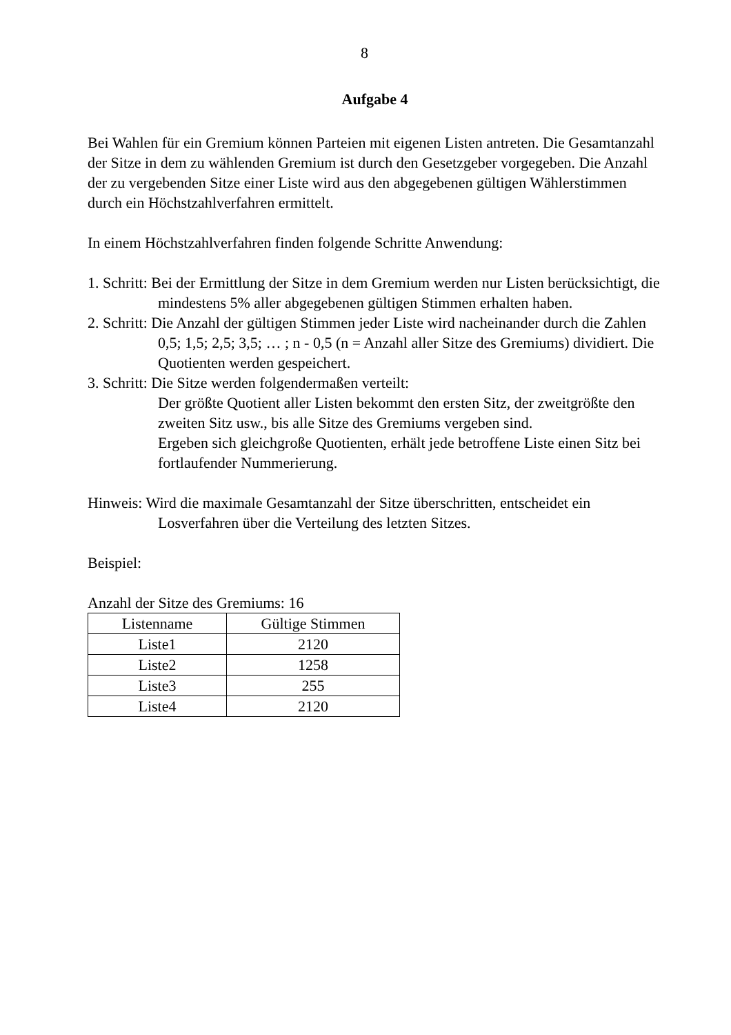8
Aufgabe 4
Bei Wahlen für ein Gremium können Parteien mit eigenen Listen antreten. Die Gesamtanzahl der Sitze in dem zu wählenden Gremium ist durch den Gesetzgeber vorgegeben. Die Anzahl der zu vergebenden Sitze einer Liste wird aus den abgegebenen gültigen Wählerstimmen durch ein Höchstzahlverfahren ermittelt.
In einem Höchstzahlverfahren finden folgende Schritte Anwendung:
1. Schritt: Bei der Ermittlung der Sitze in dem Gremium werden nur Listen berücksichtigt, die mindestens 5% aller abgegebenen gültigen Stimmen erhalten haben.
2. Schritt: Die Anzahl der gültigen Stimmen jeder Liste wird nacheinander durch die Zahlen 0,5; 1,5; 2,5; 3,5; … ; n - 0,5 (n = Anzahl aller Sitze des Gremiums) dividiert. Die Quotienten werden gespeichert.
3. Schritt: Die Sitze werden folgendermaßen verteilt:
Der größte Quotient aller Listen bekommt den ersten Sitz, der zweitgrößte den zweiten Sitz usw., bis alle Sitze des Gremiums vergeben sind.
Ergeben sich gleichgroße Quotienten, erhält jede betroffene Liste einen Sitz bei fortlaufender Nummerierung.
Hinweis: Wird die maximale Gesamtanzahl der Sitze überschritten, entscheidet ein Losverfahren über die Verteilung des letzten Sitzes.
Beispiel:
Anzahl der Sitze des Gremiums: 16
| Listenname | Gültige Stimmen |
| --- | --- |
| Liste1 | 2120 |
| Liste2 | 1258 |
| Liste3 | 255 |
| Liste4 | 2120 |